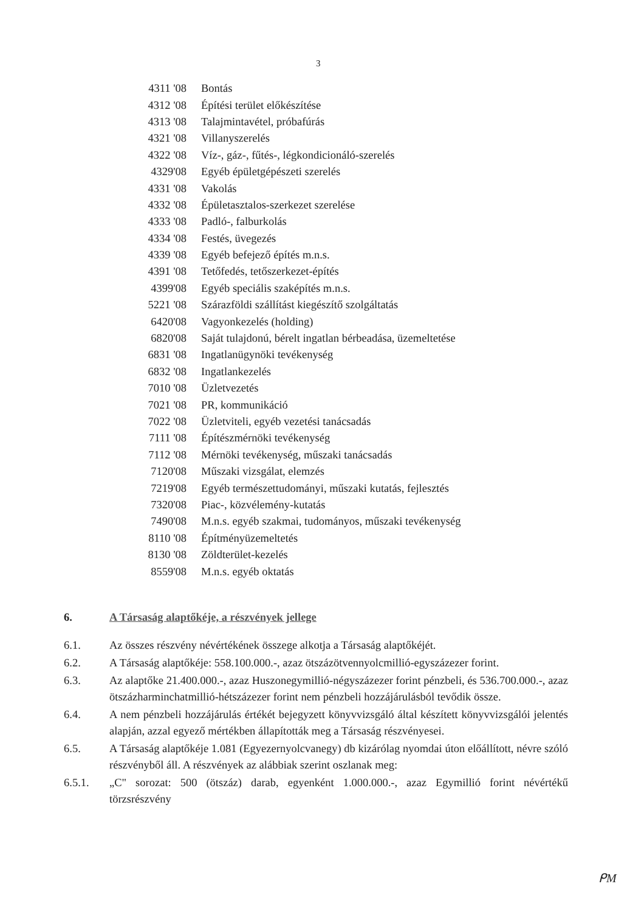3
| 4311 '08 | Bontás |
| 4312 '08 | Építési terület előkészítése |
| 4313 '08 | Talajmintavétel, próbafúrás |
| 4321 '08 | Villanyszerelés |
| 4322 '08 | Víz-, gáz-, fűtés-, légkondicionáló-szerelés |
| 4329'08 | Egyéb épületgépészeti szerelés |
| 4331 '08 | Vakolás |
| 4332 '08 | Épületasztalos-szerkezet szerelése |
| 4333 '08 | Padló-, falburkolás |
| 4334 '08 | Festés, üvegezés |
| 4339 '08 | Egyéb befejező építés m.n.s. |
| 4391 '08 | Tetőfedés, tetőszerkezet-építés |
| 4399'08 | Egyéb speciális szaképítés m.n.s. |
| 5221 '08 | Szárazföldi szállítást kiegészítő szolgáltatás |
| 6420'08 | Vagyonkezelés (holding) |
| 6820'08 | Saját tulajdonú, bérelt ingatlan bérbeadása, üzemeltetése |
| 6831 '08 | Ingatlanügynöki tevékenység |
| 6832 '08 | Ingatlankezelés |
| 7010 '08 | Üzletvezetés |
| 7021 '08 | PR, kommunikáció |
| 7022 '08 | Üzletviteli, egyéb vezetési tanácsadás |
| 7111 '08 | Építészmérnöki tevékenység |
| 7112 '08 | Mérnöki tevékenység, műszaki tanácsadás |
| 7120'08 | Műszaki vizsgálat, elemzés |
| 7219'08 | Egyéb természettudományi, műszaki kutatás, fejlesztés |
| 7320'08 | Piac-, közvélemény-kutatás |
| 7490'08 | M.n.s. egyéb szakmai, tudományos, műszaki tevékenység |
| 8110 '08 | Építményüzemeltetés |
| 8130 '08 | Zöldterület-kezelés |
| 8559'08 | M.n.s. egyéb oktatás |
6. A Társaság alaptőkéje, a részvények jellege
6.1. Az összes részvény névértékének összege alkotja a Társaság alaptőkéjét.
6.2. A Társaság alaptőkéje: 558.100.000.-, azaz ötszázötvennyolcmillió-egyszázezer forint.
6.3. Az alaptőke 21.400.000.-, azaz Huszonegymillió-négyszázezer forint pénzbeli, és 536.700.000.-, azaz ötszázharminchatmillió-hétszázezer forint nem pénzbeli hozzájárulásból tevődik össze.
6.4. A nem pénzbeli hozzájárulás értékét bejegyzett könyvvizsgáló által készített könyvvizsgálói jelentés alapján, azzal egyező mértékben állapították meg a Társaság részvényesei.
6.5. A Társaság alaptőkéje 1.081 (Egyezernyolcvanegy) db kizárólag nyomdai úton előállított, névre szóló részvényből áll. A részvények az alábbiak szerint oszlanak meg:
6.5.1. „C" sorozat: 500 (ötszáz) darab, egyenként 1.000.000.-, azaz Egymillió forint névértékű törzsrészvény
ᑭM